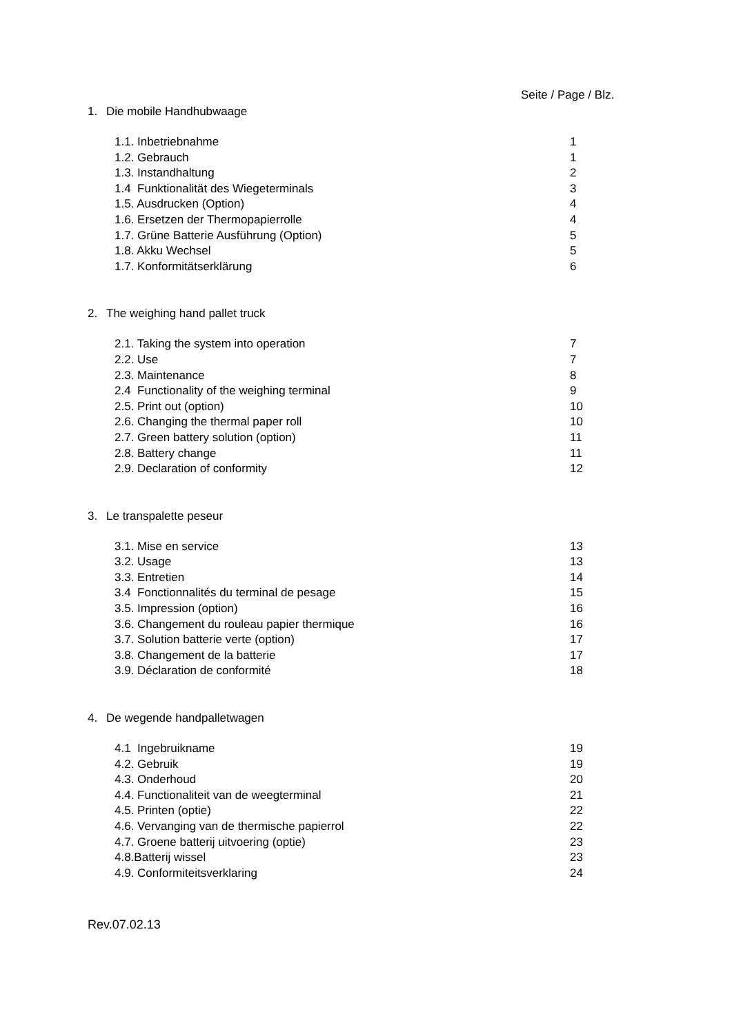Seite / Page / Blz.
1. Die mobile Handhubwaage
1.1. Inbetriebnahme 1
1.2. Gebrauch 1
1.3. Instandhaltung 2
1.4 Funktionalität des Wiegeterminals 3
1.5. Ausdrucken (Option) 4
1.6. Ersetzen der Thermopapierrolle 4
1.7. Grüne Batterie Ausführung (Option) 5
1.8. Akku Wechsel 5
1.7. Konformitätserklärung 6
2. The weighing hand pallet truck
2.1. Taking the system into operation 7
2.2. Use 7
2.3. Maintenance 8
2.4 Functionality of the weighing terminal 9
2.5. Print out (option) 10
2.6. Changing the thermal paper roll 10
2.7. Green battery solution (option) 11
2.8. Battery change 11
2.9. Declaration of conformity 12
3. Le transpalette peseur
3.1. Mise en service 13
3.2. Usage 13
3.3. Entretien 14
3.4 Fonctionnalités du terminal de pesage 15
3.5. Impression (option) 16
3.6. Changement du rouleau papier thermique 16
3.7. Solution batterie verte (option) 17
3.8. Changement de la batterie 17
3.9. Déclaration de conformité 18
4. De wegende handpalletwagen
4.1 Ingebruikname 19
4.2. Gebruik 19
4.3. Onderhoud 20
4.4. Functionaliteit van de weegterminal 21
4.5. Printen (optie) 22
4.6. Vervanging van de thermische papierrol 22
4.7. Groene batterij uitvoering (optie) 23
4.8.Batterij wissel 23
4.9. Conformiteitsverklaring 24
Rev.07.02.13